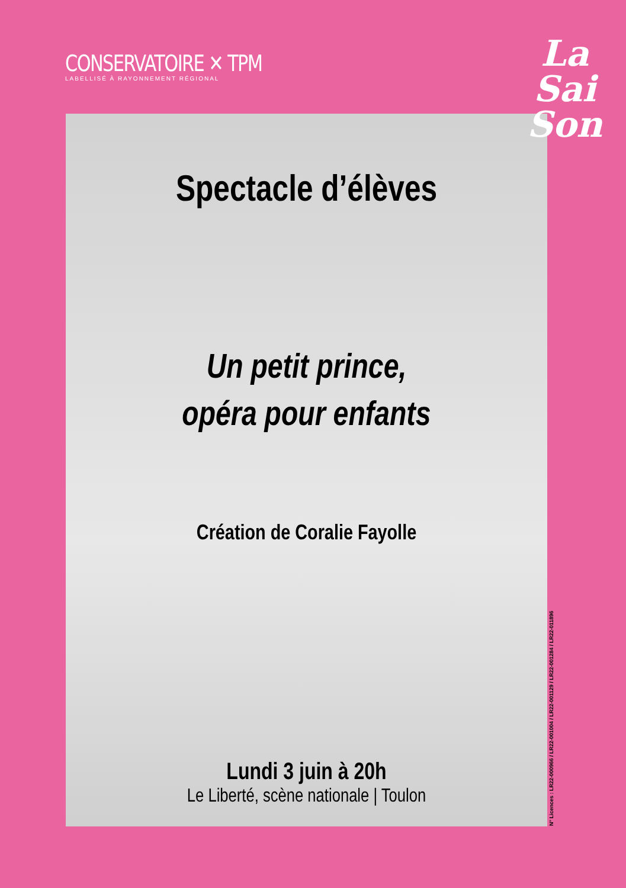CONSERVATOIRE ✕ TPM
LABELLISÉ À RAYONNEMENT RÉGIONAL
Spectacle d’élèves
Un petit prince,
opéra pour enfants
Création de Coralie Fayolle
Lundi 3 juin à 20h
Le Liberté, scène nationale | Toulon
La
Sai
Son
N° Licences : LR22-000966 / LR22-001004 / LR22-001129 / LR22-001284 / LR22-011896